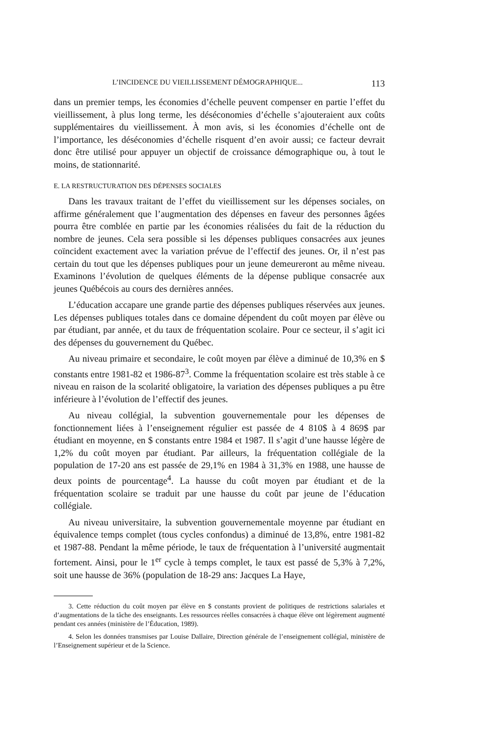L’INCIDENCE DU VIEILLISSEMENT DÉMOGRAPHIQUE... 113
dans un premier temps, les économies d’échelle peuvent compenser en partie l’effet du vieillissement, à plus long terme, les déséconomies d’échelle s’ajouteraient aux coûts supplémentaires du vieillissement. À mon avis, si les économies d’échelle ont de l’importance, les déséconomies d’échelle risquent d’en avoir aussi; ce facteur devrait donc être utilisé pour appuyer un objectif de croissance démographique ou, à tout le moins, de stationnarité.
E. LA RESTRUCTURATION DES DÉPENSES SOCIALES
Dans les travaux traitant de l’effet du vieillissement sur les dépenses sociales, on affirme généralement que l’augmentation des dépenses en faveur des personnes âgées pourra être comblée en partie par les économies réalisées du fait de la réduction du nombre de jeunes. Cela sera possible si les dépenses publiques consacrées aux jeunes coïncident exactement avec la variation prévue de l’effectif des jeunes. Or, il n’est pas certain du tout que les dépenses publiques pour un jeune demeureront au même niveau. Examinons l’évolution de quelques éléments de la dépense publique consacrée aux jeunes Québécois au cours des dernières années.
L’éducation accapare une grande partie des dépenses publiques réservées aux jeunes. Les dépenses publiques totales dans ce domaine dépendent du coût moyen par élève ou par étudiant, par année, et du taux de fréquentation scolaire. Pour ce secteur, il s’agit ici des dépenses du gouvernement du Québec.
Au niveau primaire et secondaire, le coût moyen par élève a diminué de 10,3% en $ constants entre 1981-82 et 1986-87<sup>3</sup>. Comme la fréquentation scolaire est très stable à ce niveau en raison de la scolarité obligatoire, la variation des dépenses publiques a pu être inférieure à l’évolution de l’effectif des jeunes.
Au niveau collégial, la subvention gouvernementale pour les dépenses de fonctionnement liées à l’enseignement régulier est passée de 4 810$ à 4 869$ par étudiant en moyenne, en $ constants entre 1984 et 1987. Il s’agit d’une hausse légère de 1,2% du coût moyen par étudiant. Par ailleurs, la fréquentation collégiale de la population de 17-20 ans est passée de 29,1% en 1984 à 31,3% en 1988, une hausse de deux points de pourcentage<sup>4</sup>. La hausse du coût moyen par étudiant et de la fréquentation scolaire se traduit par une hausse du coût par jeune de l’éducation collégiale.
Au niveau universitaire, la subvention gouvernementale moyenne par étudiant en équivalence temps complet (tous cycles confondus) a diminué de 13,8%, entre 1981-82 et 1987-88. Pendant la même période, le taux de fréquentation à l’université augmentait fortement. Ainsi, pour le 1<sup>er</sup> cycle à temps complet, le taux est passé de 5,3% à 7,2%, soit une hausse de 36% (population de 18-29 ans: Jacques La Haye,
3. Cette réduction du coût moyen par élève en $ constants provient de politiques de restrictions salariales et d’augmentations de la tâche des enseignants. Les ressources réelles consacrées à chaque élève ont légèrement augmenté pendant ces années (ministère de l’Éducation, 1989).
4. Selon les données transmises par Louise Dallaire, Direction générale de l’enseignement collégial, ministère de l’Enseignement supérieur et de la Science.